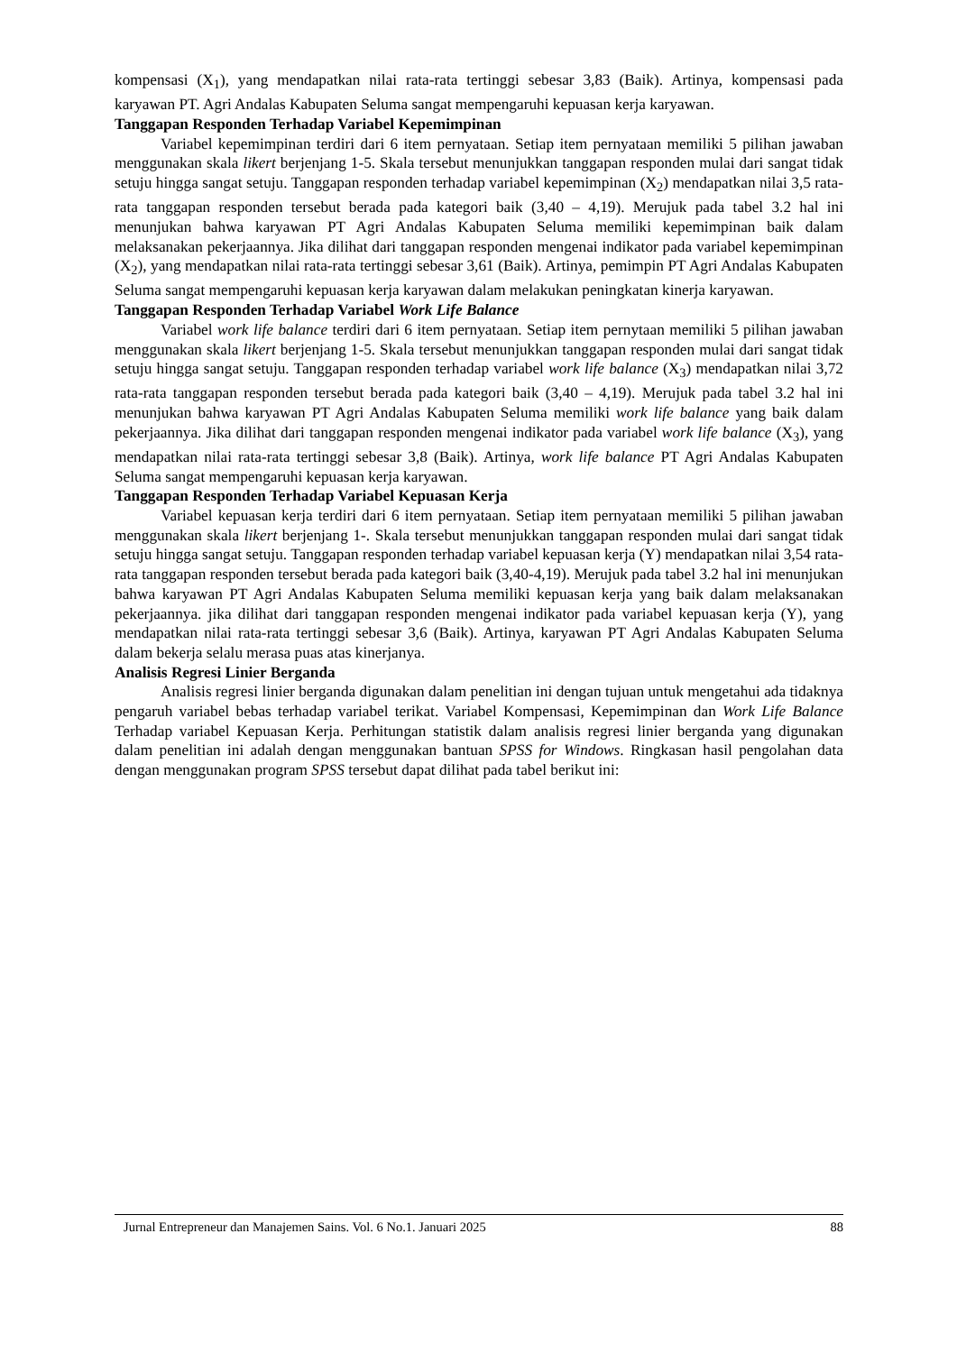kompensasi (X<sub>1</sub>), yang mendapatkan nilai rata-rata tertinggi sebesar 3,83 (Baik). Artinya, kompensasi pada karyawan PT. Agri Andalas Kabupaten Seluma sangat mempengaruhi kepuasan kerja karyawan.
Tanggapan Responden Terhadap Variabel Kepemimpinan
Variabel kepemimpinan terdiri dari 6 item pernyataan. Setiap item pernyataan memiliki 5 pilihan jawaban menggunakan skala likert berjenjang 1-5. Skala tersebut menunjukkan tanggapan responden mulai dari sangat tidak setuju hingga sangat setuju. Tanggapan responden terhadap variabel kepemimpinan (X<sub>2</sub>) mendapatkan nilai 3,5 rata-rata tanggapan responden tersebut berada pada kategori baik (3,40 – 4,19). Merujuk pada tabel 3.2 hal ini menunjukan bahwa karyawan PT Agri Andalas Kabupaten Seluma memiliki kepemimpinan baik dalam melaksanakan pekerjaannya. Jika dilihat dari tanggapan responden mengenai indikator pada variabel kepemimpinan (X<sub>2</sub>), yang mendapatkan nilai rata-rata tertinggi sebesar 3,61 (Baik). Artinya, pemimpin PT Agri Andalas Kabupaten Seluma sangat mempengaruhi kepuasan kerja karyawan dalam melakukan peningkatan kinerja karyawan.
Tanggapan Responden Terhadap Variabel Work Life Balance
Variabel work life balance terdiri dari 6 item pernyataan. Setiap item pernytaan memiliki 5 pilihan jawaban menggunakan skala likert berjenjang 1-5. Skala tersebut menunjukkan tanggapan responden mulai dari sangat tidak setuju hingga sangat setuju. Tanggapan responden terhadap variabel work life balance (X<sub>3</sub>) mendapatkan nilai 3,72 rata-rata tanggapan responden tersebut berada pada kategori baik (3,40 – 4,19). Merujuk pada tabel 3.2 hal ini menunjukan bahwa karyawan PT Agri Andalas Kabupaten Seluma memiliki work life balance yang baik dalam pekerjaannya. Jika dilihat dari tanggapan responden mengenai indikator pada variabel work life balance (X<sub>3</sub>), yang mendapatkan nilai rata-rata tertinggi sebesar 3,8 (Baik). Artinya, work life balance PT Agri Andalas Kabupaten Seluma sangat mempengaruhi kepuasan kerja karyawan.
Tanggapan Responden Terhadap Variabel Kepuasan Kerja
Variabel kepuasan kerja terdiri dari 6 item pernyataan. Setiap item pernyataan memiliki 5 pilihan jawaban menggunakan skala likert berjenjang 1-. Skala tersebut menunjukkan tanggapan responden mulai dari sangat tidak setuju hingga sangat setuju. Tanggapan responden terhadap variabel kepuasan kerja (Y) mendapatkan nilai 3,54 rata-rata tanggapan responden tersebut berada pada kategori baik (3,40-4,19). Merujuk pada tabel 3.2 hal ini menunjukan bahwa karyawan PT Agri Andalas Kabupaten Seluma memiliki kepuasan kerja yang baik dalam melaksanakan pekerjaannya. jika dilihat dari tanggapan responden mengenai indikator pada variabel kepuasan kerja (Y), yang mendapatkan nilai rata-rata tertinggi sebesar 3,6 (Baik). Artinya, karyawan PT Agri Andalas Kabupaten Seluma dalam bekerja selalu merasa puas atas kinerjanya.
Analisis Regresi Linier Berganda
Analisis regresi linier berganda digunakan dalam penelitian ini dengan tujuan untuk mengetahui ada tidaknya pengaruh variabel bebas terhadap variabel terikat. Variabel Kompensasi, Kepemimpinan dan Work Life Balance Terhadap variabel Kepuasan Kerja. Perhitungan statistik dalam analisis regresi linier berganda yang digunakan dalam penelitian ini adalah dengan menggunakan bantuan SPSS for Windows. Ringkasan hasil pengolahan data dengan menggunakan program SPSS tersebut dapat dilihat pada tabel berikut ini:
Jurnal Entrepreneur dan Manajemen Sains. Vol. 6 No.1. Januari 2025 88